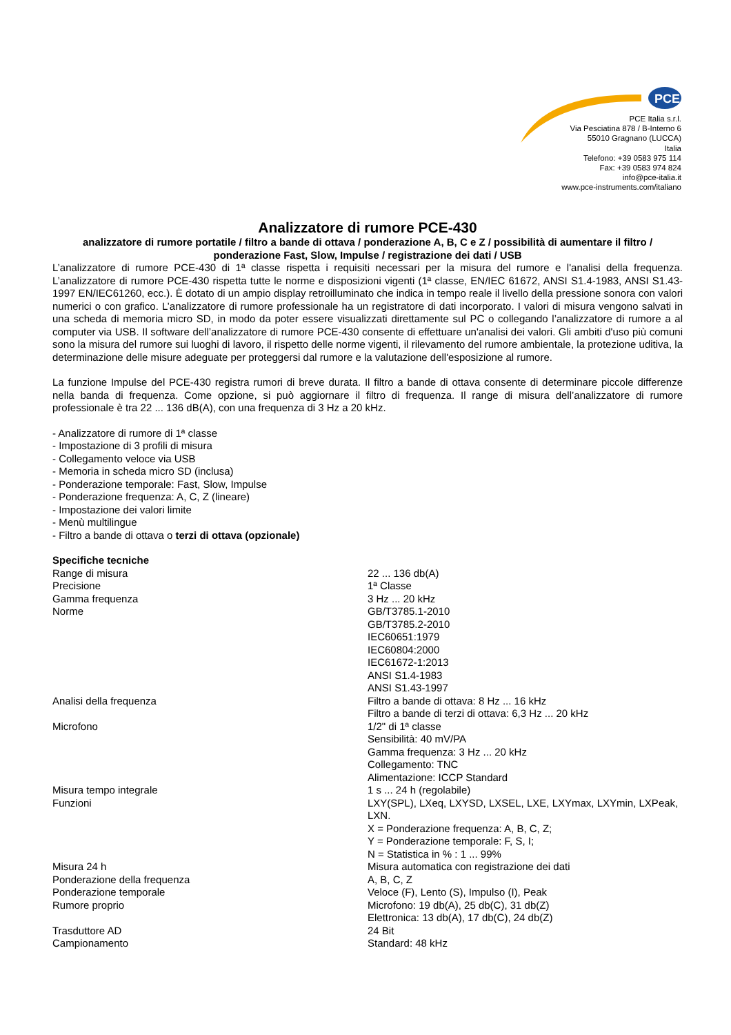PCE
PCE Italia s.r.l.
Via Pesciatina 878 / B-Interno 6
55010 Gragnano (LUCCA)
Italia
Telefono: +39 0583 975 114
Fax: +39 0583 974 824
info@pce-italia.it
www.pce-instruments.com/italiano
Analizzatore di rumore PCE-430
analizzatore di rumore portatile / filtro a bande di ottava / ponderazione A, B, C e Z / possibilità di aumentare il filtro / ponderazione Fast, Slow, Impulse / registrazione dei dati / USB
L’analizzatore di rumore PCE-430 di 1ª classe rispetta i requisiti necessari per la misura del rumore e l'analisi della frequenza. L’analizzatore di rumore PCE-430 rispetta tutte le norme e disposizioni vigenti (1ª classe, EN/IEC 61672, ANSI S1.4-1983, ANSI S1.43-1997 EN/IEC61260, ecc.). È dotato di un ampio display retroilluminato che indica in tempo reale il livello della pressione sonora con valori numerici o con grafico. L’analizzatore di rumore professionale ha un registratore di dati incorporato. I valori di misura vengono salvati in una scheda di memoria micro SD, in modo da poter essere visualizzati direttamente sul PC o collegando l’analizzatore di rumore a al computer via USB. Il software dell’analizzatore di rumore PCE-430 consente di effettuare un'analisi dei valori. Gli ambiti d'uso più comuni sono la misura del rumore sui luoghi di lavoro, il rispetto delle norme vigenti, il rilevamento del rumore ambientale, la protezione uditiva, la determinazione delle misure adeguate per proteggersi dal rumore e la valutazione dell'esposizione al rumore.
La funzione Impulse del PCE-430 registra rumori di breve durata. Il filtro a bande di ottava consente di determinare piccole differenze nella banda di frequenza. Come opzione, si può aggiornare il filtro di frequenza. Il range di misura dell’analizzatore di rumore professionale è tra 22 ... 136 dB(A), con una frequenza di 3 Hz a 20 kHz.
- Analizzatore di rumore di 1ª classe
- Impostazione di 3 profili di misura
- Collegamento veloce via USB
- Memoria in scheda micro SD (inclusa)
- Ponderazione temporale: Fast, Slow, Impulse
- Ponderazione frequenza: A, C, Z (lineare)
- Impostazione dei valori limite
- Menù multilingue
- Filtro a bande di ottava o terzi di ottava (opzionale)
Specifiche tecniche
| Range di misura | 22 ... 136 db(A) |
| Precisione | 1ª Classe |
| Gamma frequenza | 3 Hz ... 20 kHz |
| Norme | GB/T3785.1-2010 GB/T3785.2-2010 IEC60651:1979 IEC60804:2000 IEC61672-1:2013 ANSI S1.4-1983 ANSI S1.43-1997 |
| Analisi della frequenza | Filtro a bande di ottava: 8 Hz ... 16 kHz Filtro a bande di terzi di ottava: 6,3 Hz ... 20 kHz |
| Microfono | 1/2" di 1ª classe Sensibilità: 40 mV/PA Gamma frequenza: 3 Hz ... 20 kHz Collegamento: TNC Alimentazione: ICCP Standard |
| Misura tempo integrale | 1 s ... 24 h (regolabile) |
| Funzioni | LXY(SPL), LXeq, LXYSD, LXSEL, LXE, LXYmax, LXYmin, LXPeak, LXN. X = Ponderazione frequenza: A, B, C, Z; Y = Ponderazione temporale: F, S, I; N = Statistica in % : 1 ... 99% |
| Misura 24 h | Misura automatica con registrazione dei dati |
| Ponderazione della frequenza | A, B, C, Z |
| Ponderazione temporale | Veloce (F), Lento (S), Impulso (I), Peak |
| Rumore proprio | Microfono: 19 db(A), 25 db(C), 31 db(Z) Elettronica: 13 db(A), 17 db(C), 24 db(Z) |
| Trasduttore AD | 24 Bit |
| Campionamento | Standard: 48 kHz |